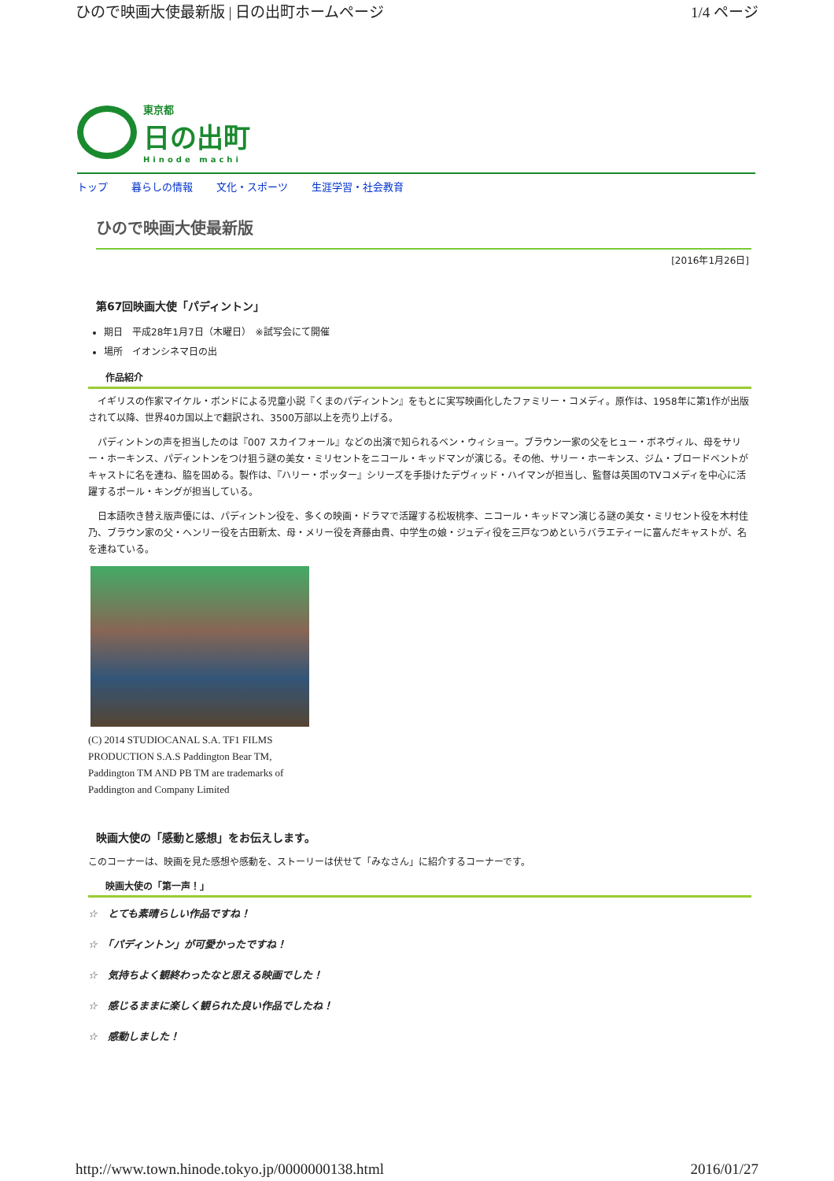ひので映画大使最新版 | 日の出町ホームページ 1/4 ページ
東京都
日の出町
Hinode machi
トップ 暮らしの情報 文化・スポーツ 生涯学習・社会教育
ひので映画大使最新版
[2016年1月26日]
第67回映画大使「パディントン」
期日　平成28年1月7日（木曜日）　※試写会にて開催
場所　イオンシネマ日の出
作品紹介
　イギリスの作家マイケル・ボンドによる児童小説『くまのパディントン』をもとに実写映画化したファミリー・コメディ。原作は、1958年に第1作が出版されて以降、世界40カ国以上で翻訳され、3500万部以上を売り上げる。
　パディントンの声を担当したのは『007 スカイフォール』などの出演で知られるベン・ウィショー。ブラウン一家の父をヒュー・ボネヴィル、母をサリー・ホーキンス、パディントンをつけ狙う謎の美女・ミリセントをニコール・キッドマンが演じる。その他、サリー・ホーキンス、ジム・ブロードベントがキャストに名を連ね、脇を固める。製作は、『ハリー・ポッター』シリーズを手掛けたデヴィッド・ハイマンが担当し、監督は英国のTVコメディを中心に活躍するポール・キングが担当している。
　日本語吹き替え版声優には、パディントン役を、多くの映画・ドラマで活躍する松坂桃李、ニコール・キッドマン演じる謎の美女・ミリセント役を木村佳乃、ブラウン家の父・ヘンリー役を古田新太、母・メリー役を斉藤由貴、中学生の娘・ジュディ役を三戸なつめというバラエティーに富んだキャストが、名を連ねている。
(C) 2014 STUDIOCANAL S.A. TF1 FILMS PRODUCTION S.A.S Paddington Bear TM, Paddington TM AND PB TM are trademarks of Paddington and Company Limited
映画大使の「感動と感想」をお伝えします。
このコーナーは、映画を見た感想や感動を、ストーリーは伏せて「みなさん」に紹介するコーナーです。
映画大使の「第一声！」
☆　とても素晴らしい作品ですね！
☆　「パディントン」が可愛かったですね！
☆　気持ちよく観終わったなと思える映画でした！
☆　感じるままに楽しく観られた良い作品でしたね！
☆　感動しました！
http://www.town.hinode.tokyo.jp/0000000138.html 2016/01/27